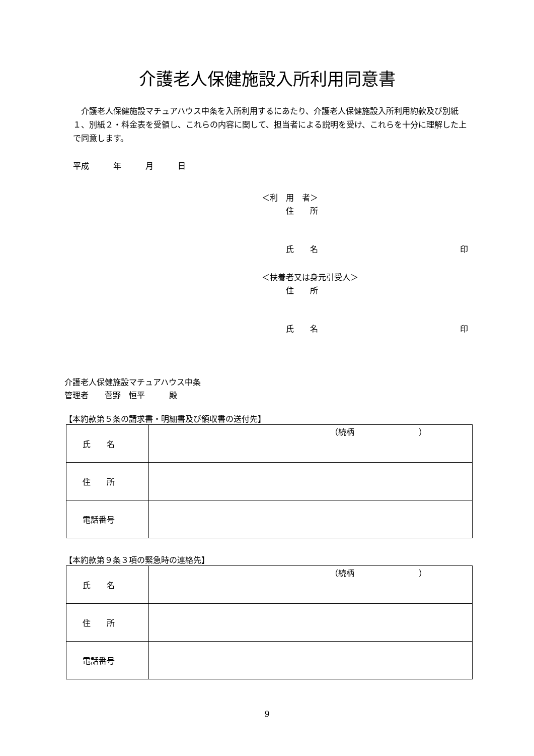介護老人保健施設入所利用同意書
介護老人保健施設マチュアハウス中条を入所利用するにあたり、介護老人保健施設入所利用約款及び別紙１、別紙２・料金表を受領し、これらの内容に関して、担当者による説明を受け、これらを十分に理解した上で同意します。
平成　　　年　　　月　　　日
＜利　用　者＞
　　　住　　所
　　　氏　　名 印
＜扶養者又は身元引受人＞
　　　住　　所
　　　氏　　名 印
介護老人保健施設マチュアハウス中条
管理者　　菅野　恒平　　　殿
【本約款第５条の請求書・明細書及び領収書の送付先】
| 氏 名 | （続柄 ） |
| 住 所 | |
| 電話番号 | |
【本約款第９条３項の緊急時の連絡先】
| 氏 名 | （続柄 ） |
| 住 所 | |
| 電話番号 | |
9